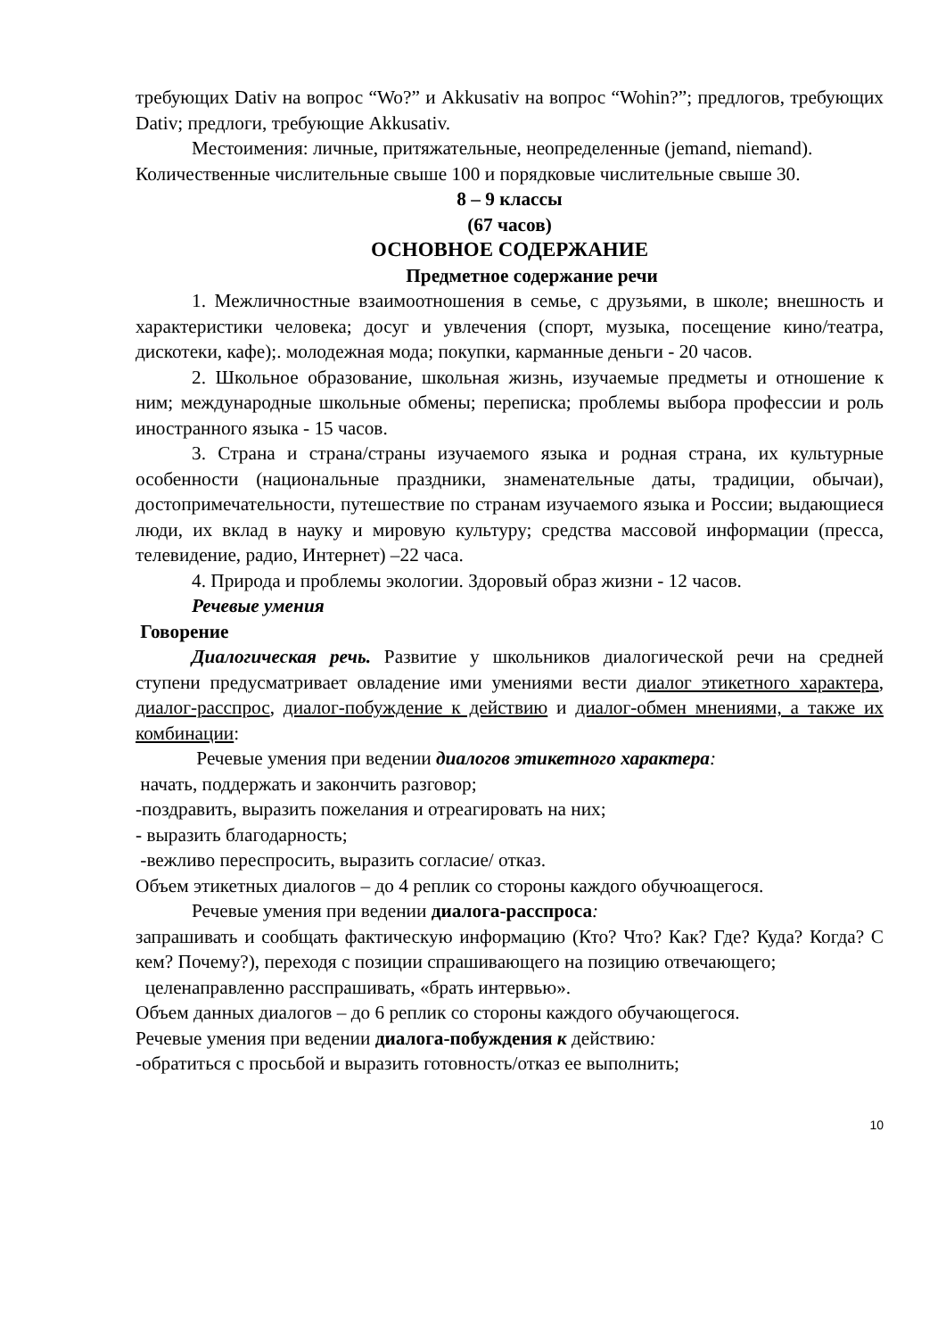требующих Dativ на вопрос “Wo?” и Akkusativ на вопрос “Wohin?”; предлогов, требующих Dativ; предлоги, требующие Akkusativ.
Местоимения: личные, притяжательные, неопределенные (jemand, niemand).
Количественные числительные свыше 100 и порядковые числительные свыше 30.
8 – 9 классы
(67 часов)
ОСНОВНОЕ СОДЕРЖАНИЕ
Предметное содержание речи
1. Межличностные взаимоотношения в семье, с друзьями, в школе; внешность и характеристики человека; досуг и увлечения (спорт, музыка, посещение кино/театра, дискотеки, кафе);. молодежная мода; покупки, карманные деньги - 20 часов.
2. Школьное образование, школьная жизнь, изучаемые предметы и отношение к ним; международные школьные обмены; переписка; проблемы выбора профессии и роль иностранного языка - 15 часов.
3. Страна и страна/страны изучаемого языка и родная страна, их культурные особенности (национальные праздники, знаменательные даты, традиции, обычаи), достопримечательности, путешествие по странам изучаемого языка и России; выдающиеся люди, их вклад в науку и мировую культуру; средства массовой информации (пресса, телевидение, радио, Интернет) –22 часа.
4. Природа и проблемы экологии. Здоровый образ жизни - 12 часов.
Речевые умения
Говорение
Диалогическая речь. Развитие у школьников диалогической речи на средней ступени предусматривает овладение ими умениями вести диалог этикетного характера, диалог-расспрос, диалог-побуждение к действию и диалог-обмен мнениями, а также их комбинации:
Речевые умения при ведении диалогов этикетного характера:
начать, поддержать и закончить разговор;
-поздравить, выразить пожелания и отреагировать на них;
- выразить благодарность;
-вежливо переспросить, выразить согласие/ отказ.
Объем этикетных диалогов – до 4 реплик со стороны каждого обучюащегося.
Речевые умения при ведении диалога-расспроса:
запрашивать и сообщать фактическую информацию (Кто? Что? Как? Где? Куда? Когда? С кем? Почему?), переходя с позиции спрашивающего на позицию отвечающего;
целенаправленно расспрашивать, «брать интервью».
Объем данных диалогов – до 6 реплик со стороны каждого обучающегося.
Речевые умения при ведении диалога-побуждения к действию:
-обратиться с просьбой и выразить готовность/отказ ее выполнить;
10